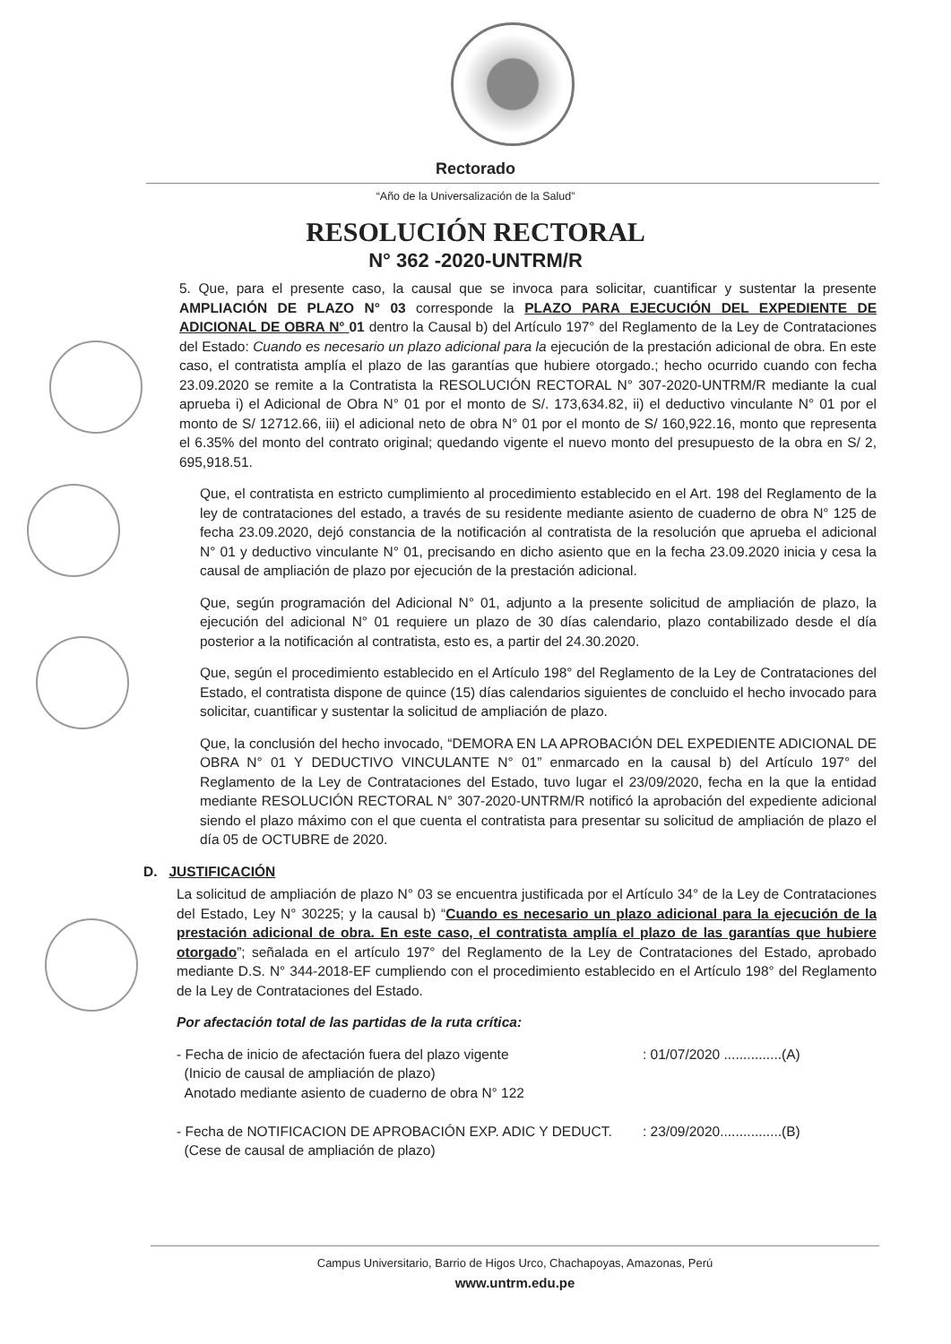Rectorado
“Año de la Universalización de la Salud”
RESOLUCIÓN RECTORAL
N° 362 -2020-UNTRM/R
5. Que, para el presente caso, la causal que se invoca para solicitar, cuantificar y sustentar la presente AMPLIACIÓN DE PLAZO N° 03 corresponde la PLAZO PARA EJECUCIÓN DEL EXPEDIENTE DE ADICIONAL DE OBRA N° 01 dentro la Causal b) del Artículo 197° del Reglamento de la Ley de Contrataciones del Estado: Cuando es necesario un plazo adicional para la ejecución de la prestación adicional de obra. En este caso, el contratista amplía el plazo de las garantías que hubiere otorgado.; hecho ocurrido cuando con fecha 23.09.2020 se remite a la Contratista la RESOLUCIÓN RECTORAL N° 307-2020-UNTRM/R mediante la cual aprueba i) el Adicional de Obra N° 01 por el monto de S/. 173,634.82, ii) el deductivo vinculante N° 01 por el monto de S/ 12712.66, iii) el adicional neto de obra N° 01 por el monto de S/ 160,922.16, monto que representa el 6.35% del monto del contrato original; quedando vigente el nuevo monto del presupuesto de la obra en S/ 2, 695,918.51.
Que, el contratista en estricto cumplimiento al procedimiento establecido en el Art. 198 del Reglamento de la ley de contrataciones del estado, a través de su residente mediante asiento de cuaderno de obra N° 125 de fecha 23.09.2020, dejó constancia de la notificación al contratista de la resolución que aprueba el adicional N° 01 y deductivo vinculante N° 01, precisando en dicho asiento que en la fecha 23.09.2020 inicia y cesa la causal de ampliación de plazo por ejecución de la prestación adicional.
Que, según programación del Adicional N° 01, adjunto a la presente solicitud de ampliación de plazo, la ejecución del adicional N° 01 requiere un plazo de 30 días calendario, plazo contabilizado desde el día posterior a la notificación al contratista, esto es, a partir del 24.30.2020.
Que, según el procedimiento establecido en el Artículo 198° del Reglamento de la Ley de Contrataciones del Estado, el contratista dispone de quince (15) días calendarios siguientes de concluido el hecho invocado para solicitar, cuantificar y sustentar la solicitud de ampliación de plazo.
Que, la conclusión del hecho invocado, “DEMORA EN LA APROBACIÓN DEL EXPEDIENTE ADICIONAL DE OBRA N° 01 Y DEDUCTIVO VINCULANTE N° 01” enmarcado en la causal b) del Artículo 197° del Reglamento de la Ley de Contrataciones del Estado, tuvo lugar el 23/09/2020, fecha en la que la entidad mediante RESOLUCIÓN RECTORAL N° 307-2020-UNTRM/R notificó la aprobación del expediente adicional siendo el plazo máximo con el que cuenta el contratista para presentar su solicitud de ampliación de plazo el día 05 de OCTUBRE de 2020.
D. JUSTIFICACIÓN
La solicitud de ampliación de plazo N° 03 se encuentra justificada por el Artículo 34° de la Ley de Contrataciones del Estado, Ley N° 30225; y la causal b) “Cuando es necesario un plazo adicional para la ejecución de la prestación adicional de obra. En este caso, el contratista amplía el plazo de las garantías que hubiere otorgado”; señalada en el artículo 197° del Reglamento de la Ley de Contrataciones del Estado, aprobado mediante D.S. N° 344-2018-EF cumpliendo con el procedimiento establecido en el Artículo 198° del Reglamento de la Ley de Contrataciones del Estado.
Por afectación total de las partidas de la ruta crítica:
- Fecha de inicio de afectación fuera del plazo vigente
(Inicio de causal de ampliación de plazo)
Anotado mediante asiento de cuaderno de obra N° 122
: 01/07/2020 ...............(A)
- Fecha de NOTIFICACION DE APROBACIÓN EXP. ADIC Y DEDUCT.
(Cese de causal de ampliación de plazo)
: 23/09/2020................(B)
Campus Universitario, Barrio de Higos Urco, Chachapoyas, Amazonas, Perú
www.untrm.edu.pe